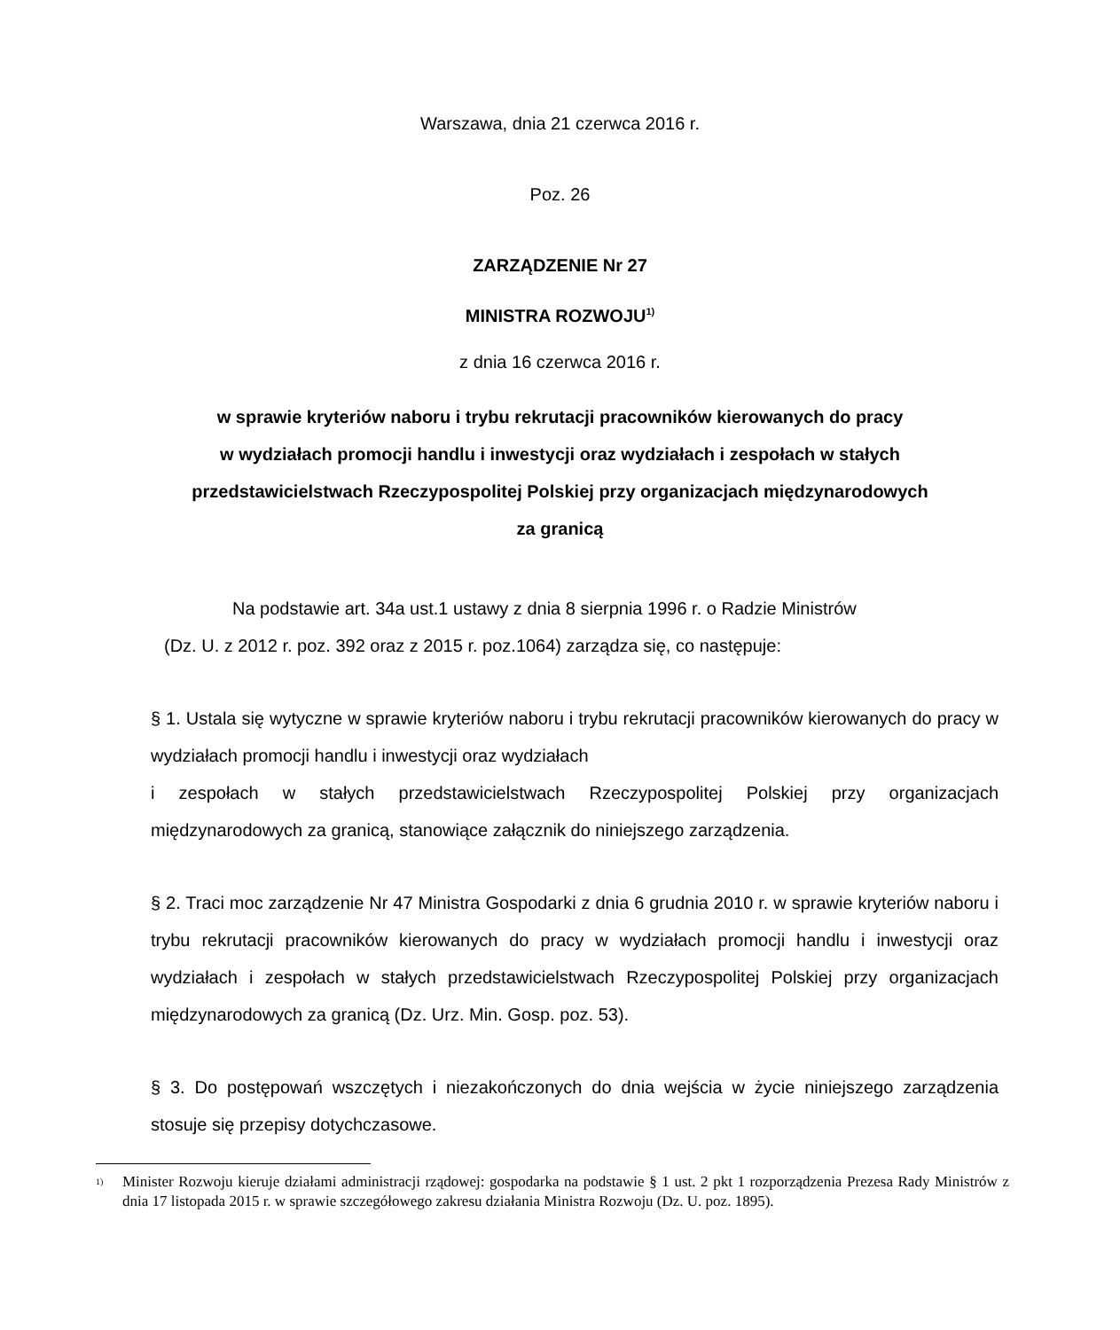Warszawa, dnia 21 czerwca 2016 r.
Poz. 26
ZARZĄDZENIE Nr 27
MINISTRA ROZWOJU<sup>1)</sup>
z dnia 16 czerwca 2016 r.
w sprawie kryteriów naboru i trybu rekrutacji pracowników kierowanych do pracy
w wydziałach promocji handlu i inwestycji oraz wydziałach i zespołach w stałych
przedstawicielstwach Rzeczypospolitej Polskiej przy organizacjach międzynarodowych
za granicą
Na podstawie art. 34a ust.1 ustawy z dnia 8 sierpnia 1996 r. o Radzie Ministrów
(Dz. U. z 2012 r. poz. 392 oraz z 2015 r. poz.1064) zarządza się, co następuje:
§ 1. Ustala się wytyczne w sprawie kryteriów naboru i trybu rekrutacji pracowników kierowanych do pracy w wydziałach promocji handlu i inwestycji oraz wydziałach
i zespołach w stałych przedstawicielstwach Rzeczypospolitej Polskiej przy organizacjach międzynarodowych za granicą, stanowiące załącznik do niniejszego zarządzenia.
§ 2. Traci moc zarządzenie Nr 47 Ministra Gospodarki z dnia 6 grudnia 2010 r. w sprawie kryteriów naboru i trybu rekrutacji pracowników kierowanych do pracy w wydziałach promocji handlu i inwestycji oraz wydziałach i zespołach w stałych przedstawicielstwach Rzeczypospolitej Polskiej przy organizacjach międzynarodowych za granicą (Dz. Urz. Min. Gosp. poz. 53).
§ 3. Do postępowań wszczętych i niezakończonych do dnia wejścia w życie niniejszego zarządzenia stosuje się przepisy dotychczasowe.
<sup>1)</sup> Minister Rozwoju kieruje działami administracji rządowej: gospodarka na podstawie § 1 ust. 2 pkt 1 rozporządzenia Prezesa Rady Ministrów z dnia 17 listopada 2015 r. w sprawie szczegółowego zakresu działania Ministra Rozwoju (Dz. U. poz. 1895).